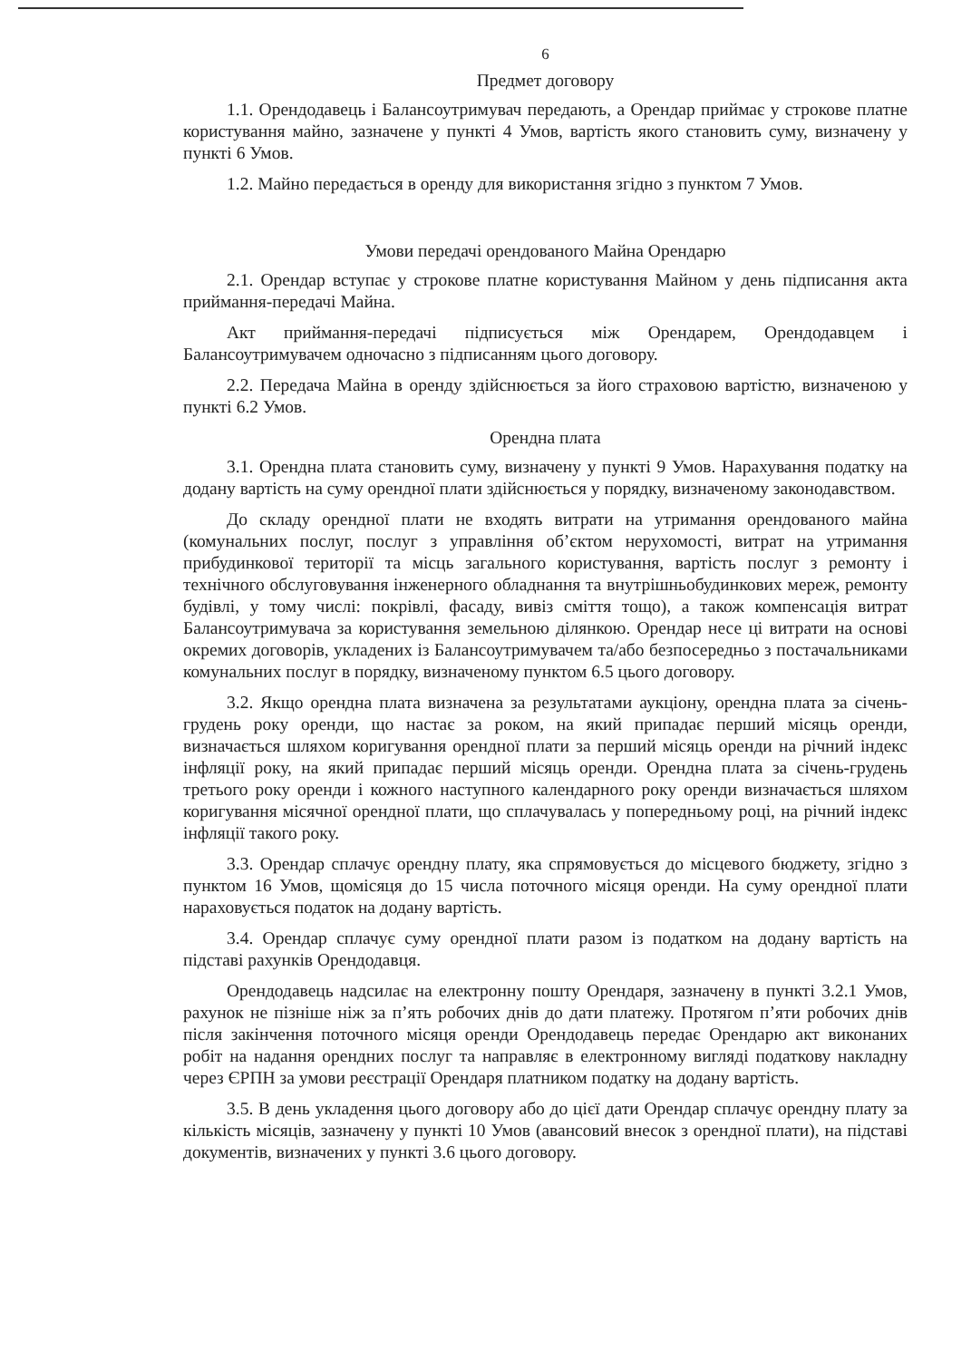6
Предмет договору
1.1. Орендодавець і Балансоутримувач передають, а Орендар приймає у строкове платне користування майно, зазначене у пункті 4 Умов, вартість якого становить суму, визначену у пункті 6 Умов.
1.2. Майно передається в оренду для використання згідно з пунктом 7 Умов.
Умови передачі орендованого Майна Орендарю
2.1. Орендар вступає у строкове платне користування Майном у день підписання акта приймання-передачі Майна.
Акт приймання-передачі підписується між Орендарем, Орендодавцем і Балансоутримувачем одночасно з підписанням цього договору.
2.2. Передача Майна в оренду здійснюється за його страховою вартістю, визначеною у пункті 6.2 Умов.
Орендна плата
3.1. Орендна плата становить суму, визначену у пункті 9 Умов. Нарахування податку на додану вартість на суму орендної плати здійснюється у порядку, визначеному законодавством.
До складу орендної плати не входять витрати на утримання орендованого майна (комунальних послуг, послуг з управління об’єктом нерухомості, витрат на утримання прибудинкової території та місць загального користування, вартість послуг з ремонту і технічного обслуговування інженерного обладнання та внутрішньобудинкових мереж, ремонту будівлі, у тому числі: покрівлі, фасаду, вивіз сміття тощо), а також компенсація витрат Балансоутримувача за користування земельною ділянкою. Орендар несе ці витрати на основі окремих договорів, укладених із Балансоутримувачем та/або безпосередньо з постачальниками комунальних послуг в порядку, визначеному пунктом 6.5 цього договору.
3.2. Якщо орендна плата визначена за результатами аукціону, орендна плата за січень-грудень року оренди, що настає за роком, на який припадає перший місяць оренди, визначається шляхом коригування орендної плати за перший місяць оренди на річний індекс інфляції року, на який припадає перший місяць оренди. Орендна плата за січень-грудень третього року оренди і кожного наступного календарного року оренди визначається шляхом коригування місячної орендної плати, що сплачувалась у попередньому році, на річний індекс інфляції такого року.
3.3. Орендар сплачує орендну плату, яка спрямовується до місцевого бюджету, згідно з пунктом 16 Умов, щомісяця до 15 числа поточного місяця оренди. На суму орендної плати нараховується податок на додану вартість.
3.4. Орендар сплачує суму орендної плати разом із податком на додану вартість на підставі рахунків Орендодавця.
Орендодавець надсилає на електронну пошту Орендаря, зазначену в пункті 3.2.1 Умов, рахунок не пізніше ніж за п’ять робочих днів до дати платежу. Протягом п’яти робочих днів після закінчення поточного місяця оренди Орендодавець передає Орендарю акт виконаних робіт на надання орендних послуг та направляє в електронному вигляді податкову накладну через ЄРПН за умови реєстрації Орендаря платником податку на додану вартість.
3.5. В день укладення цього договору або до цієї дати Орендар сплачує орендну плату за кількість місяців, зазначену у пункті 10 Умов (авансовий внесок з орендної плати), на підставі документів, визначених у пункті 3.6 цього договору.